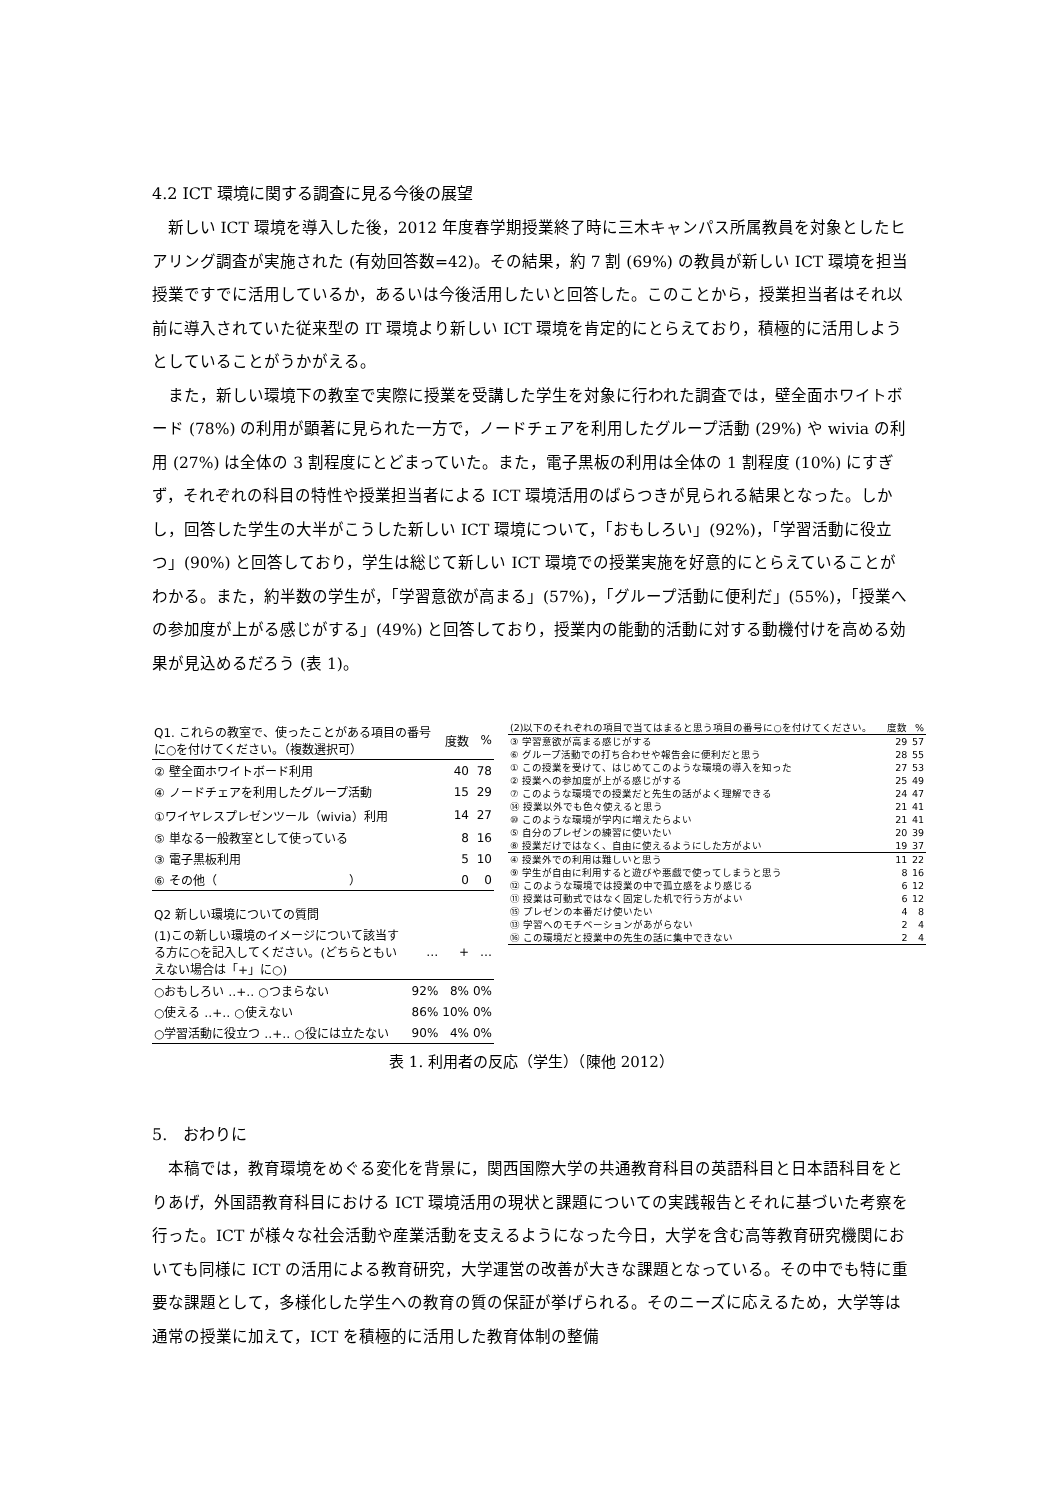4.2 ICT 環境に関する調査に見る今後の展望
新しい ICT 環境を導入した後，2012 年度春学期授業終了時に三木キャンパス所属教員を対象としたヒアリング調査が実施された (有効回答数=42)。その結果，約 7 割 (69%) の教員が新しい ICT 環境を担当授業ですでに活用しているか，あるいは今後活用したいと回答した。このことから，授業担当者はそれ以前に導入されていた従来型の IT 環境より新しい ICT 環境を肯定的にとらえており，積極的に活用しようとしていることがうかがえる。
また，新しい環境下の教室で実際に授業を受講した学生を対象に行われた調査では，壁全面ホワイトボード (78%) の利用が顕著に見られた一方で，ノードチェアを利用したグループ活動 (29%) や wivia の利用 (27%) は全体の 3 割程度にとどまっていた。また，電子黒板の利用は全体の 1 割程度 (10%) にすぎず，それぞれの科目の特性や授業担当者による ICT 環境活用のばらつきが見られる結果となった。しかし，回答した学生の大半がこうした新しい ICT 環境について，「おもしろい」(92%)，「学習活動に役立つ」(90%) と回答しており，学生は総じて新しい ICT 環境での授業実施を好意的にとらえていることがわかる。また，約半数の学生が，「学習意欲が高まる」(57%)，「グループ活動に便利だ」(55%)，「授業への参加度が上がる感じがする」(49%) と回答しており，授業内の能動的活動に対する動機付けを高める効果が見込めるだろう (表 1)。
| Q1. これらの教室で、使ったことがある項目の番号に○を付けてください。（複数選択可） | | 度数 | % |
| ② 壁全面ホワイトボード利用 | | 40 | 78 |
| ④ ノードチェアを利用したグループ活動 | | 15 | 29 |
| ①ワイヤレスプレゼンツール（wivia）利用 | | 14 | 27 |
| ⑤ 単なる一般教室として使っている | | 8 | 16 |
| ③ 電子黒板利用 | | 5 | 10 |
| ⑥ その他（ ） | | 0 | 0 |
| Q2 新しい環境についての質問 | | | |
| (1)この新しい環境のイメージについて該当する方に○を記入してください。(どちらともいえない場合は「+」に○) | … | + | … |
| ○おもしろい ‥+‥ ○つまらない | 92% | 8% | 0% |
| ○使える ‥+‥ ○使えない | 86% | 10% | 0% |
| ○学習活動に役立つ ‥+‥ ○役には立たない | 90% | 4% | 0% |
| (2)以下のそれぞれの項目で当てはまると思う項目の番号に○を付けてください。 | 度数 | % |
| ③ 学習意欲が高まる感じがする | 29 | 57 |
| ⑥ グループ活動での打ち合わせや報告会に便利だと思う | 28 | 55 |
| ① この授業を受けて、はじめてこのような環境の導入を知った | 27 | 53 |
| ② 授業への参加度が上がる感じがする | 25 | 49 |
| ⑦ このような環境での授業だと先生の話がよく理解できる | 24 | 47 |
| ⑭ 授業以外でも色々使えると思う | 21 | 41 |
| ⑩ このような環境が学内に増えたらよい | 21 | 41 |
| ⑤ 自分のプレゼンの練習に使いたい | 20 | 39 |
| ⑧ 授業だけではなく、自由に使えるようにした方がよい | 19 | 37 |
| ④ 授業外での利用は難しいと思う | 11 | 22 |
| ⑨ 学生が自由に利用すると遊びや悪戯で使ってしまうと思う | 8 | 16 |
| ⑫ このような環境では授業の中で孤立感をより感じる | 6 | 12 |
| ⑪ 授業は可動式ではなく固定した机で行う方がよい | 6 | 12 |
| ⑮ プレゼンの本番だけ使いたい | 4 | 8 |
| ⑬ 学習へのモチベーションがあがらない | 2 | 4 |
| ⑯ この環境だと授業中の先生の話に集中できない | 2 | 4 |
表 1. 利用者の反応（学生）（陳他 2012）
5.　おわりに
本稿では，教育環境をめぐる変化を背景に，関西国際大学の共通教育科目の英語科目と日本語科目をとりあげ，外国語教育科目における ICT 環境活用の現状と課題についての実践報告とそれに基づいた考察を行った。ICT が様々な社会活動や産業活動を支えるようになった今日，大学を含む高等教育研究機関においても同様に ICT の活用による教育研究，大学運営の改善が大きな課題となっている。その中でも特に重要な課題として，多様化した学生への教育の質の保証が挙げられる。そのニーズに応えるため，大学等は通常の授業に加えて，ICT を積極的に活用した教育体制の整備